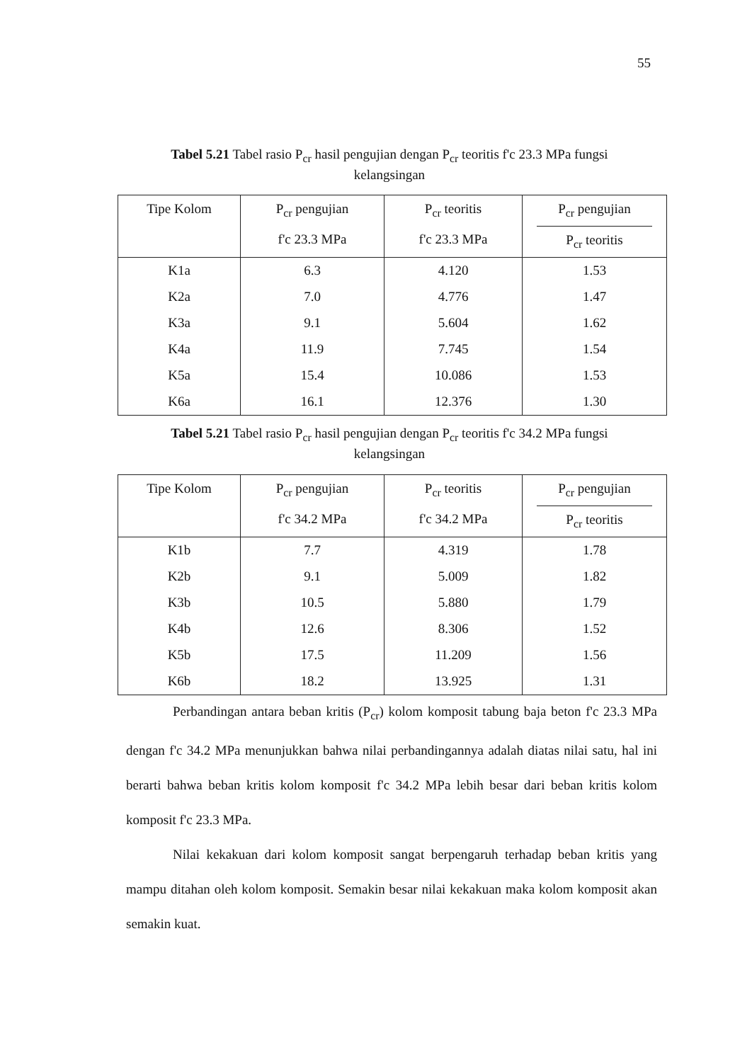55
Tabel 5.21 Tabel rasio P<sub>cr</sub> hasil pengujian dengan P<sub>cr</sub> teoritis f'c 23.3 MPa fungsi kelangsingan
| Tipe Kolom | P<sub>cr</sub> pengujian f'c 23.3 MPa | P<sub>cr</sub> teoritis f'c 23.3 MPa | P<sub>cr</sub> pengujian P<sub>cr</sub> teoritis |
| --- | --- | --- | --- |
| K1a | 6.3 | 4.120 | 1.53 |
| K2a | 7.0 | 4.776 | 1.47 |
| K3a | 9.1 | 5.604 | 1.62 |
| K4a | 11.9 | 7.745 | 1.54 |
| K5a | 15.4 | 10.086 | 1.53 |
| K6a | 16.1 | 12.376 | 1.30 |
Tabel 5.21 Tabel rasio P<sub>cr</sub> hasil pengujian dengan P<sub>cr</sub> teoritis f'c 34.2 MPa fungsi kelangsingan
| Tipe Kolom | P<sub>cr</sub> pengujian f'c 34.2 MPa | P<sub>cr</sub> teoritis f'c 34.2 MPa | P<sub>cr</sub> pengujian P<sub>cr</sub> teoritis |
| --- | --- | --- | --- |
| K1b | 7.7 | 4.319 | 1.78 |
| K2b | 9.1 | 5.009 | 1.82 |
| K3b | 10.5 | 5.880 | 1.79 |
| K4b | 12.6 | 8.306 | 1.52 |
| K5b | 17.5 | 11.209 | 1.56 |
| K6b | 18.2 | 13.925 | 1.31 |
Perbandingan antara beban kritis (P<sub>cr</sub>) kolom komposit tabung baja beton f'c 23.3 MPa dengan f'c 34.2 MPa menunjukkan bahwa nilai perbandingannya adalah diatas nilai satu, hal ini berarti bahwa beban kritis kolom komposit f'c 34.2 MPa lebih besar dari beban kritis kolom komposit f'c 23.3 MPa.
Nilai kekakuan dari kolom komposit sangat berpengaruh terhadap beban kritis yang mampu ditahan oleh kolom komposit. Semakin besar nilai kekakuan maka kolom komposit akan semakin kuat.